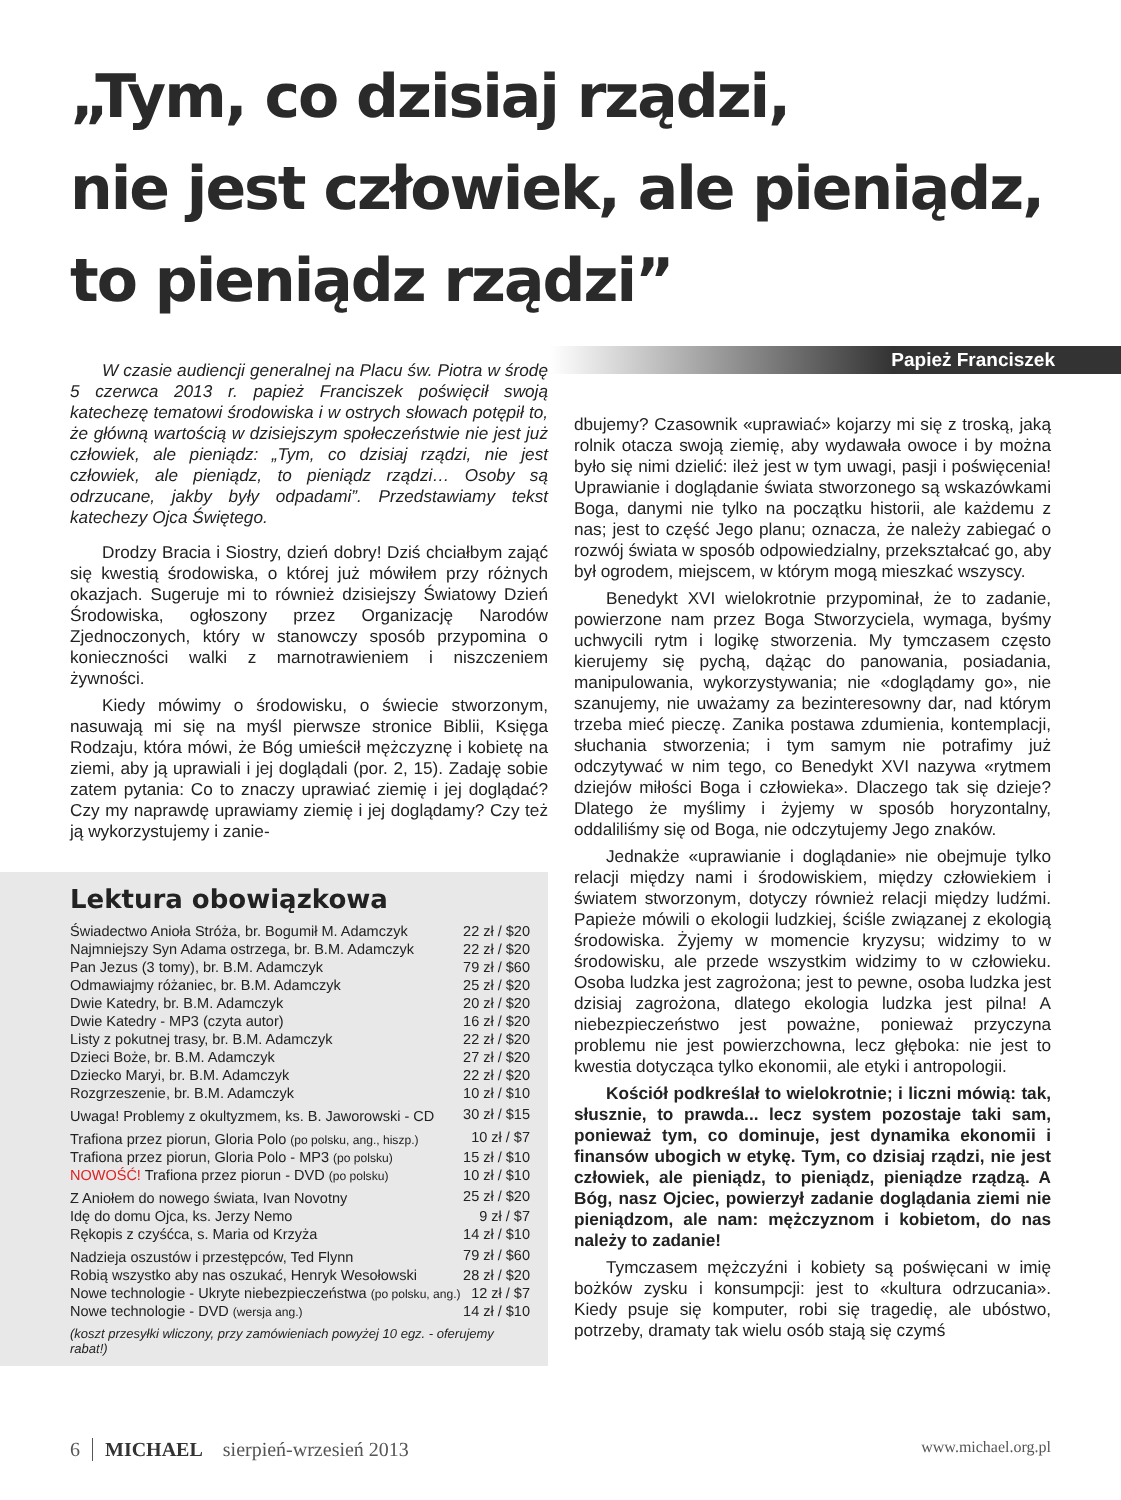„Tym, co dzisiaj rządzi,
nie jest człowiek, ale pieniądz,
to pieniądz rządzi”
Papież Franciszek
W czasie audiencji generalnej na Placu św. Piotra w środę 5 czerwca 2013 r. papież Franciszek poświęcił swoją katechezę tematowi środowiska i w ostrych słowach potępił to, że główną wartością w dzisiejszym społeczeństwie nie jest już człowiek, ale pieniądz: „Tym, co dzisiaj rządzi, nie jest człowiek, ale pieniądz, to pieniądz rządzi… Osoby są odrzucane, jakby były odpadami”. Przedstawiamy tekst katechezy Ojca Świętego.
Drodzy Bracia i Siostry, dzień dobry! Dziś chciałbym zająć się kwestią środowiska, o której już mówiłem przy różnych okazjach. Sugeruje mi to również dzisiejszy Światowy Dzień Środowiska, ogłoszony przez Organizację Narodów Zjednoczonych, który w stanowczy sposób przypomina o konieczności walki z marnotrawieniem i niszczeniem żywności.
Kiedy mówimy o środowisku, o świecie stworzonym, nasuwają mi się na myśl pierwsze stronice Biblii, Księga Rodzaju, która mówi, że Bóg umieścił mężczyznę i kobietę na ziemi, aby ją uprawiali i jej doglądali (por. 2, 15). Zadaję sobie zatem pytania: Co to znaczy uprawiać ziemię i jej doglądać? Czy my naprawdę uprawiamy ziemię i jej doglądamy? Czy też ją wykorzystujemy i zanie-
Lektura obowiązkowa
| Świadectwo Anioła Stróża, br. Bogumił M. Adamczyk | 22 zł / $20 |
| Najmniejszy Syn Adama ostrzega, br. B.M. Adamczyk | 22 zł / $20 |
| Pan Jezus (3 tomy), br. B.M. Adamczyk | 79 zł / $60 |
| Odmawiajmy różaniec, br. B.M. Adamczyk | 25 zł / $20 |
| Dwie Katedry, br. B.M. Adamczyk | 20 zł / $20 |
| Dwie Katedry - MP3 (czyta autor) | 16 zł / $20 |
| Listy z pokutnej trasy, br. B.M. Adamczyk | 22 zł / $20 |
| Dzieci Boże, br. B.M. Adamczyk | 27 zł / $20 |
| Dziecko Maryi, br. B.M. Adamczyk | 22 zł / $20 |
| Rozgrzeszenie, br. B.M. Adamczyk | 10 zł / $10 |
| Uwaga! Problemy z okultyzmem, ks. B. Jaworowski - CD | 30 zł / $15 |
| Trafiona przez piorun, Gloria Polo (po polsku, ang., hiszp.) | 10 zł / $7 |
| Trafiona przez piorun, Gloria Polo - MP3 (po polsku) | 15 zł / $10 |
| NOWOŚĆ! Trafiona przez piorun - DVD (po polsku) | 10 zł / $10 |
| Z Aniołem do nowego świata, Ivan Novotny | 25 zł / $20 |
| Idę do domu Ojca, ks. Jerzy Nemo | 9 zł / $7 |
| Rękopis z czyśćca, s. Maria od Krzyża | 14 zł / $10 |
| Nadzieja oszustów i przestępców, Ted Flynn | 79 zł / $60 |
| Robią wszystko aby nas oszukać, Henryk Wesołowski | 28 zł / $20 |
| Nowe technologie - Ukryte niebezpieczeństwa (po polsku, ang.) | 12 zł / $7 |
| Nowe technologie - DVD (wersja ang.) | 14 zł / $10 |
(koszt przesyłki wliczony, przy zamówieniach powyżej 10 egz. - oferujemy rabat!)
dbujemy? Czasownik «uprawiać» kojarzy mi się z troską, jaką rolnik otacza swoją ziemię, aby wydawała owoce i by można było się nimi dzielić: ileż jest w tym uwagi, pasji i poświęcenia! Uprawianie i doglądanie świata stworzonego są wskazówkami Boga, danymi nie tylko na początku historii, ale każdemu z nas; jest to część Jego planu; oznacza, że należy zabiegać o rozwój świata w sposób odpowiedzialny, przekształcać go, aby był ogrodem, miejscem, w którym mogą mieszkać wszyscy.
Benedykt XVI wielokrotnie przypominał, że to zadanie, powierzone nam przez Boga Stworzyciela, wymaga, byśmy uchwycili rytm i logikę stworzenia. My tymczasem często kierujemy się pychą, dążąc do panowania, posiadania, manipulowania, wykorzystywania; nie «doglądamy go», nie szanujemy, nie uważamy za bezinteresowny dar, nad którym trzeba mieć pieczę. Zanika postawa zdumienia, kontemplacji, słuchania stworzenia; i tym samym nie potrafimy już odczytywać w nim tego, co Benedykt XVI nazywa «rytmem dziejów miłości Boga i człowieka». Dlaczego tak się dzieje? Dlatego że myślimy i żyjemy w sposób horyzontalny, oddaliliśmy się od Boga, nie odczytujemy Jego znaków.
Jednakże «uprawianie i doglądanie» nie obejmuje tylko relacji między nami i środowiskiem, między człowiekiem i światem stworzonym, dotyczy również relacji między ludźmi. Papieże mówili o ekologii ludzkiej, ściśle związanej z ekologią środowiska. Żyjemy w momencie kryzysu; widzimy to w środowisku, ale przede wszystkim widzimy to w człowieku. Osoba ludzka jest zagrożona; jest to pewne, osoba ludzka jest dzisiaj zagrożona, dlatego ekologia ludzka jest pilna! A niebezpieczeństwo jest poważne, ponieważ przyczyna problemu nie jest powierzchowna, lecz głęboka: nie jest to kwestia dotycząca tylko ekonomii, ale etyki i antropologii.
Kościół podkreślał to wielokrotnie; i liczni mówią: tak, słusznie, to prawda... lecz system pozostaje taki sam, ponieważ tym, co dominuje, jest dynamika ekonomii i finansów ubogich w etykę. Tym, co dzisiaj rządzi, nie jest człowiek, ale pieniądz, to pieniądz, pieniądze rządzą. A Bóg, nasz Ojciec, powierzył zadanie doglądania ziemi nie pieniądzom, ale nam: mężczyznom i kobietom, do nas należy to zadanie!
Tymczasem mężczyźni i kobiety są poświęcani w imię bożków zysku i konsumpcji: jest to «kultura odrzucania». Kiedy psuje się komputer, robi się tragedię, ale ubóstwo, potrzeby, dramaty tak wielu osób stają się czymś
6 MICHAEL sierpień-wrzesień 2013 www.michael.org.pl